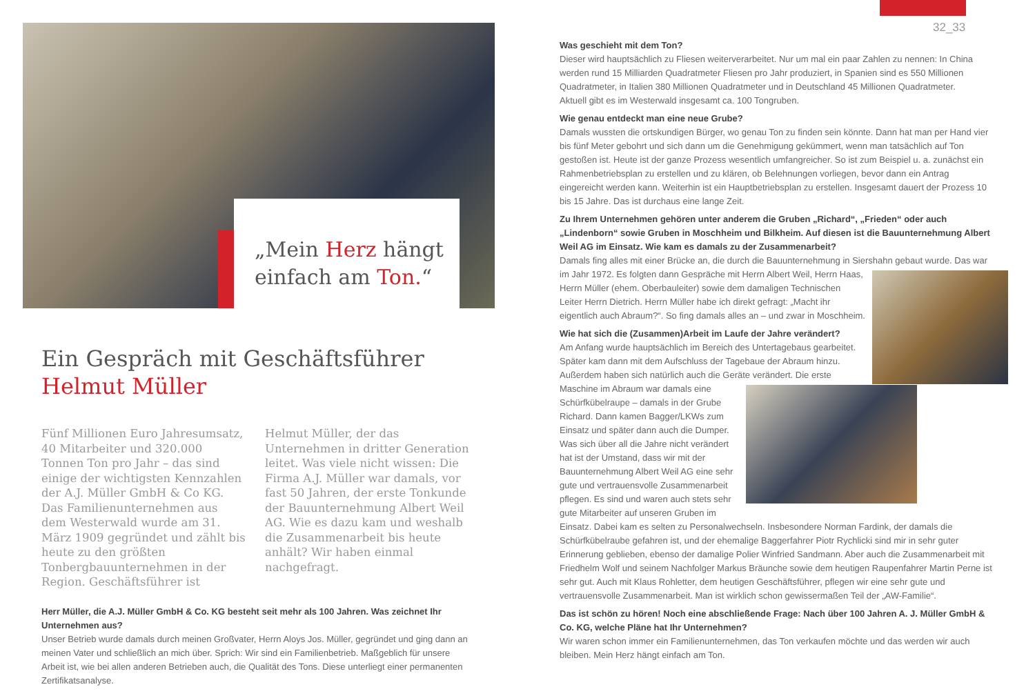32_33
„Mein Herz hängt einfach am Ton.“
Ein Gespräch mit Geschäftsführer
Helmut Müller
Fünf Millionen Euro Jahresumsatz, 40 Mitarbeiter und 320.000 Tonnen Ton pro Jahr – das sind einige der wichtigsten Kennzahlen der A.J. Müller GmbH & Co KG. Das Familienunternehmen aus dem Westerwald wurde am 31. März 1909 gegründet und zählt bis heute zu den größten Tonbergbauunternehmen in der Region. Geschäftsführer ist Helmut Müller, der das Unternehmen in dritter Generation leitet. Was viele nicht wissen: Die Firma A.J. Müller war damals, vor fast 50 Jahren, der erste Tonkunde der Bauunternehmung Albert Weil AG. Wie es dazu kam und weshalb die Zusammenarbeit bis heute anhält? Wir haben einmal nachgefragt.
Herr Müller, die A.J. Müller GmbH & Co. KG besteht seit mehr als 100 Jahren. Was zeichnet Ihr Unternehmen aus?
Unser Betrieb wurde damals durch meinen Großvater, Herrn Aloys Jos. Müller, gegründet und ging dann an meinen Vater und schließlich an mich über. Sprich: Wir sind ein Familienbetrieb. Maßgeblich für unsere Arbeit ist, wie bei allen anderen Betrieben auch, die Qualität des Tons. Diese unterliegt einer permanenten Zertifikatsanalyse.
Was geschieht mit dem Ton?
Dieser wird hauptsächlich zu Fliesen weiterverarbeitet. Nur um mal ein paar Zahlen zu nennen: In China werden rund 15 Milliarden Quadratmeter Fliesen pro Jahr produziert, in Spanien sind es 550 Millionen Quadratmeter, in Italien 380 Millionen Quadratmeter und in Deutschland 45 Millionen Quadratmeter.
Aktuell gibt es im Westerwald insgesamt ca. 100 Tongruben.
Wie genau entdeckt man eine neue Grube?
Damals wussten die ortskundigen Bürger, wo genau Ton zu finden sein könnte. Dann hat man per Hand vier bis fünf Meter gebohrt und sich dann um die Genehmigung gekümmert, wenn man tatsächlich auf Ton gestoßen ist. Heute ist der ganze Prozess wesentlich umfangreicher. So ist zum Beispiel u. a. zunächst ein Rahmenbetriebsplan zu erstellen und zu klären, ob Belehnungen vorliegen, bevor dann ein Antrag eingereicht werden kann. Weiterhin ist ein Hauptbetriebsplan zu erstellen. Insgesamt dauert der Prozess 10 bis 15 Jahre. Das ist durchaus eine lange Zeit.
Zu Ihrem Unternehmen gehören unter anderem die Gruben „Richard“, „Frieden“ oder auch „Lindenborn“ sowie Gruben in Moschheim und Bilkheim. Auf diesen ist die Bauunternehmung Albert Weil AG im Einsatz. Wie kam es damals zu der Zusammenarbeit?
Damals fing alles mit einer Brücke an, die durch die Bauunternehmung in Siershahn gebaut wurde. Das war im Jahr 1972. Es folgten dann Gespräche mit Herrn Albert Weil, Herrn Haas, Herrn Müller (ehem. Oberbauleiter) sowie dem damaligen Technischen Leiter Herrn Dietrich. Herrn Müller habe ich direkt gefragt: „Macht ihr eigentlich auch Abraum?“. So fing damals alles an – und zwar in Moschheim.
Wie hat sich die (Zusammen)Arbeit im Laufe der Jahre verändert?
Am Anfang wurde hauptsächlich im Bereich des Untertagebaus gearbeitet. Später kam dann mit dem Aufschluss der Tagebaue der Abraum hinzu. Außerdem haben sich natürlich auch die Geräte verändert. Die erste Maschine im Abraum war damals eine Schürfkübelraupe – damals in der Grube Richard. Dann kamen Bagger/LKWs zum Einsatz und später dann auch die Dumper. Was sich über all die Jahre nicht verändert hat ist der Umstand, dass wir mit der Bauunternehmung Albert Weil AG eine sehr gute und vertrauensvolle Zusammenarbeit pflegen. Es sind und waren auch stets sehr gute Mitarbeiter auf unseren Gruben im Einsatz. Dabei kam es selten zu Personalwechseln. Insbesondere Norman Fardink, der damals die Schürfkübelraube gefahren ist, und der ehemalige Baggerfahrer Piotr Rychlicki sind mir in sehr guter Erinnerung geblieben, ebenso der damalige Polier Winfried Sandmann. Aber auch die Zusammenarbeit mit Friedhelm Wolf und seinem Nachfolger Markus Bräunche sowie dem heutigen Raupenfahrer Martin Perne ist sehr gut. Auch mit Klaus Rohletter, dem heutigen Geschäftsführer, pflegen wir eine sehr gute und vertrauensvolle Zusammenarbeit. Man ist wirklich schon gewissermaßen Teil der „AW-Familie“.
Das ist schön zu hören! Noch eine abschließende Frage: Nach über 100 Jahren A. J. Müller GmbH & Co. KG, welche Pläne hat Ihr Unternehmen?
Wir waren schon immer ein Familienunternehmen, das Ton verkaufen möchte und das werden wir auch bleiben. Mein Herz hängt einfach am Ton.